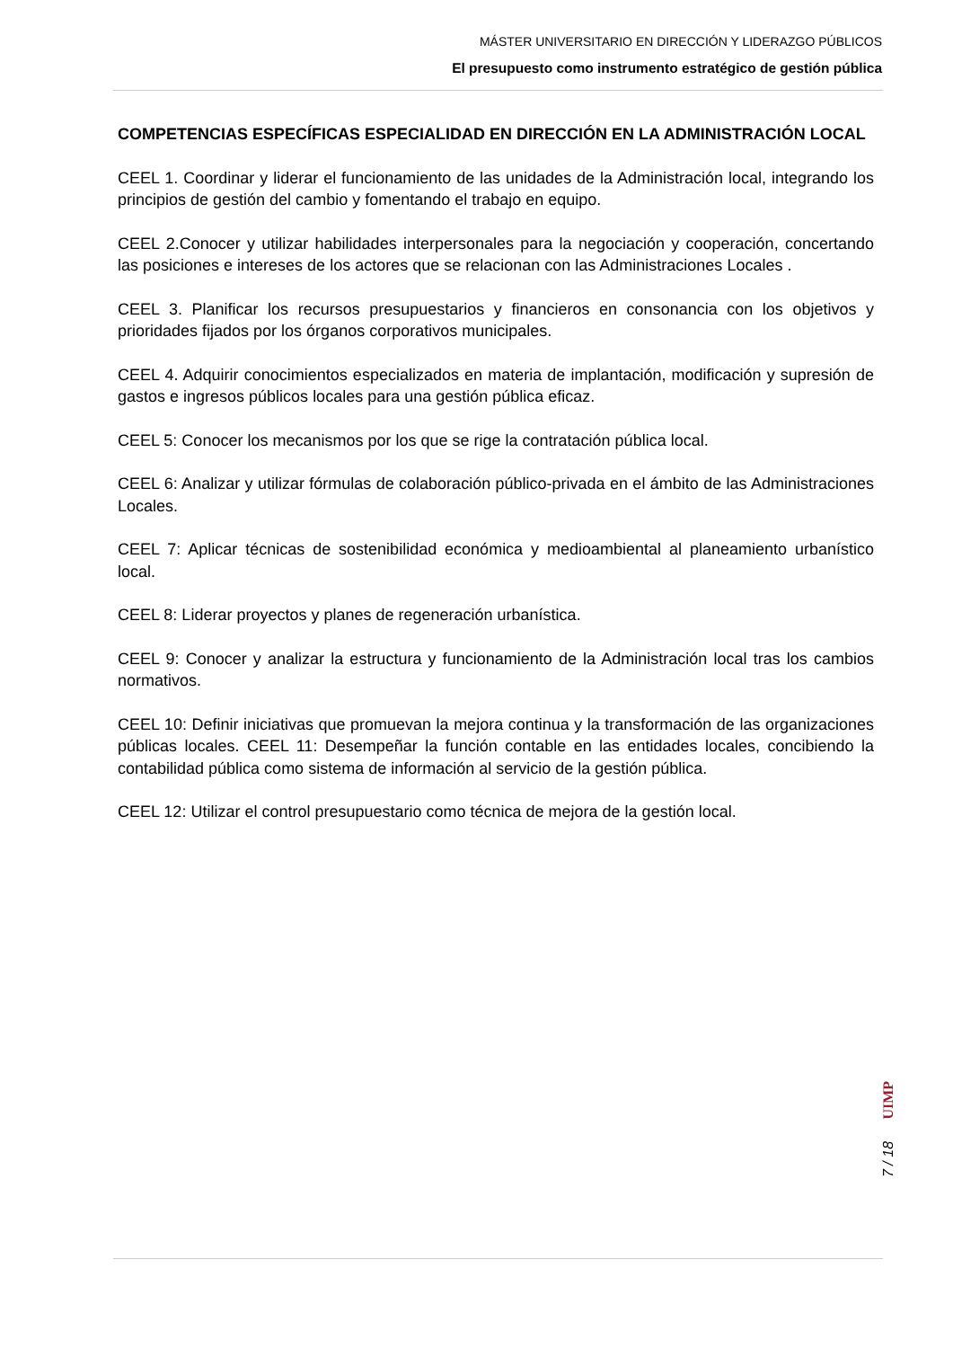MÁSTER UNIVERSITARIO EN DIRECCIÓN Y LIDERAZGO PÚBLICOS
El presupuesto como instrumento estratégico de gestión pública
COMPETENCIAS ESPECÍFICAS ESPECIALIDAD EN DIRECCIÓN EN LA ADMINISTRACIÓN LOCAL
CEEL 1. Coordinar y liderar el funcionamiento de las unidades de la Administración local, integrando los principios de gestión del cambio y fomentando el trabajo en equipo.
CEEL 2.Conocer y utilizar habilidades interpersonales para la negociación y cooperación, concertando las posiciones e intereses de los actores que se relacionan con las Administraciones Locales .
CEEL 3. Planificar los recursos presupuestarios y financieros en consonancia con los objetivos y prioridades fijados por los órganos corporativos municipales.
CEEL 4. Adquirir conocimientos especializados en materia de implantación, modificación y supresión de gastos e ingresos públicos locales para una gestión pública eficaz.
CEEL 5: Conocer los mecanismos por los que se rige la contratación pública local.
CEEL 6: Analizar y utilizar fórmulas de colaboración público-privada en el ámbito de las Administraciones Locales.
CEEL 7: Aplicar técnicas de sostenibilidad económica y medioambiental al planeamiento urbanístico local.
CEEL 8: Liderar proyectos y planes de regeneración urbanística.
CEEL 9: Conocer y analizar la estructura y funcionamiento de la Administración local tras los cambios normativos.
CEEL 10: Definir iniciativas que promuevan la mejora continua y la transformación de las organizaciones públicas locales. CEEL 11: Desempeñar la función contable en las entidades locales, concibiendo la contabilidad pública como sistema de información al servicio de la gestión pública.
CEEL 12: Utilizar el control presupuestario como técnica de mejora de la gestión local.
7 / 18 UIMP